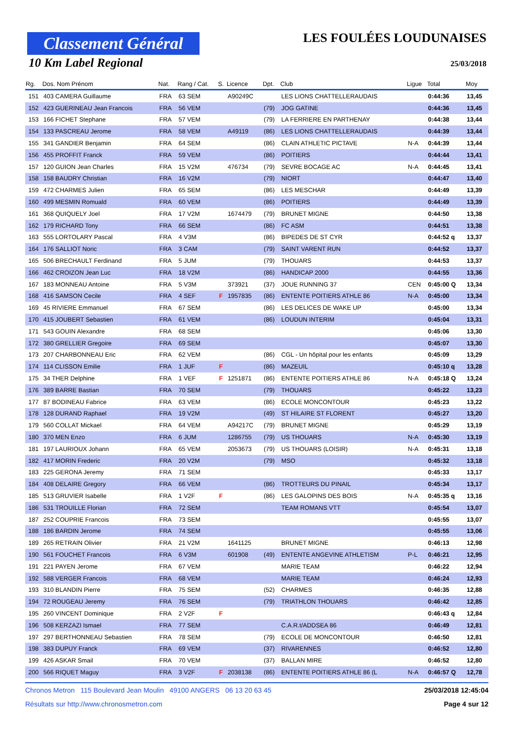Classement Général
10 Km Label Regional
LES FOULÉES LOUDUNAISES
25/03/2018
| Rg. | Dos. Nom Prénom | Nat. | Rang / Cat. | S. | Licence | Dpt. | Club | Ligue | Total | Moy |
| --- | --- | --- | --- | --- | --- | --- | --- | --- | --- | --- |
| 151 | 403 CAMERA Guillaume | FRA | 63 SEM | | A90249C | | LES LIONS CHATTELLERAUDAIS | | 0:44:36 | 13,45 |
| 152 | 423 GUERINEAU Jean Francois | FRA | 56 VEM | | | (79) | JOG GATINE | | 0:44:36 | 13,45 |
| 153 | 166 FICHET Stephane | FRA | 57 VEM | | | (79) | LA FERRIERE EN PARTHENAY | | 0:44:38 | 13,44 |
| 154 | 133 PASCREAU Jerome | FRA | 58 VEM | | A49119 | (86) | LES LIONS CHATTELLERAUDAIS | | 0:44:39 | 13,44 |
| 155 | 341 GANDIER Benjamin | FRA | 64 SEM | | | (86) | CLAIN ATHLETIC PICTAVE | N-A | 0:44:39 | 13,44 |
| 156 | 455 PROFFIT Franck | FRA | 59 VEM | | | (86) | POITIERS | | 0:44:44 | 13,41 |
| 157 | 120 GUION Jean Charles | FRA | 15 V2M | | 476734 | (79) | SEVRE BOCAGE AC | N-A | 0:44:45 | 13,41 |
| 158 | 158 BAUDRY Christian | FRA | 16 V2M | | | (79) | NIORT | | 0:44:47 | 13,40 |
| 159 | 472 CHARMES Julien | FRA | 65 SEM | | | (86) | LES MESCHAR | | 0:44:49 | 13,39 |
| 160 | 499 MESMIN Romuald | FRA | 60 VEM | | | (86) | POITIERS | | 0:44:49 | 13,39 |
| 161 | 368 QUIQUELY Joel | FRA | 17 V2M | | 1674479 | (79) | BRUNET MIGNE | | 0:44:50 | 13,38 |
| 162 | 179 RICHARD Tony | FRA | 66 SEM | | | (86) | FC ASM | | 0:44:51 | 13,38 |
| 163 | 555 LORTOLARY Pascal | FRA | 4 V3M | | | (86) | BIPEDES DE ST CYR | | 0:44:52 q | 13,37 |
| 164 | 176 SALLIOT Noric | FRA | 3 CAM | | | (79) | SAINT VARENT RUN | | 0:44:52 | 13,37 |
| 165 | 506 BRECHAULT Ferdinand | FRA | 5 JUM | | | (79) | THOUARS | | 0:44:53 | 13,37 |
| 166 | 462 CROIZON Jean Luc | FRA | 18 V2M | | | (86) | HANDICAP 2000 | | 0:44:55 | 13,36 |
| 167 | 183 MONNEAU Antoine | FRA | 5 V3M | | 373921 | (37) | JOUE RUNNING 37 | CEN | 0:45:00 Q | 13,34 |
| 168 | 416 SAMSON Cecile | FRA | 4 SEF | F | 1957835 | (86) | ENTENTE POITIERS ATHLE 86 | N-A | 0:45:00 | 13,34 |
| 169 | 45 RIVIERE Emmanuel | FRA | 67 SEM | | | (86) | LES DELICES DE WAKE UP | | 0:45:00 | 13,34 |
| 170 | 415 JOUBERT Sebastien | FRA | 61 VEM | | | (86) | LOUDUN INTERIM | | 0:45:04 | 13,31 |
| 171 | 543 GOUIN Alexandre | FRA | 68 SEM | | | | | | 0:45:06 | 13,30 |
| 172 | 380 GRELLIER Gregoire | FRA | 69 SEM | | | | | | 0:45:07 | 13,30 |
| 173 | 207 CHARBONNEAU Eric | FRA | 62 VEM | | | (86) | CGL - Un hôpital pour les enfants | | 0:45:09 | 13,29 |
| 174 | 114 CLISSON Emilie | FRA | 1 JUF | F | | (86) | MAZEUIL | | 0:45:10 q | 13,28 |
| 175 | 34 THER Delphine | FRA | 1 VEF | F | 1251871 | (86) | ENTENTE POITIERS ATHLE 86 | N-A | 0:45:18 Q | 13,24 |
| 176 | 389 BARRE Bastian | FRA | 70 SEM | | | (79) | THOUARS | | 0:45:22 | 13,23 |
| 177 | 87 BODINEAU Fabrice | FRA | 63 VEM | | | (86) | ECOLE MONCONTOUR | | 0:45:23 | 13,22 |
| 178 | 128 DURAND Raphael | FRA | 19 V2M | | | (49) | ST HILAIRE ST FLORENT | | 0:45:27 | 13,20 |
| 179 | 560 COLLAT Mickael | FRA | 64 VEM | | A94217C | (79) | BRUNET MIGNE | | 0:45:29 | 13,19 |
| 180 | 370 MEN Enzo | FRA | 6 JUM | | 1286755 | (79) | US THOUARS | N-A | 0:45:30 | 13,19 |
| 181 | 197 LAURIOUX Johann | FRA | 65 VEM | | 2053673 | (79) | US THOUARS (LOISIR) | N-A | 0:45:31 | 13,18 |
| 182 | 417 MORIN Frederic | FRA | 20 V2M | | | (79) | MSO | | 0:45:32 | 13,18 |
| 183 | 225 GERONA Jeremy | FRA | 71 SEM | | | | | | 0:45:33 | 13,17 |
| 184 | 408 DELAIRE Gregory | FRA | 66 VEM | | | (86) | TROTTEURS DU PINAIL | | 0:45:34 | 13,17 |
| 185 | 513 GRUVIER Isabelle | FRA | 1 V2F | F | | (86) | LES GALOPINS DES BOIS | N-A | 0:45:35 q | 13,16 |
| 186 | 531 TROUILLE Florian | FRA | 72 SEM | | | | TEAM ROMANS VTT | | 0:45:54 | 13,07 |
| 187 | 252 COUPRIE Francois | FRA | 73 SEM | | | | | | 0:45:55 | 13,07 |
| 188 | 186 BARDIN Jerome | FRA | 74 SEM | | | | | | 0:45:55 | 13,06 |
| 189 | 265 RETRAIN Olivier | FRA | 21 V2M | | 1641125 | | BRUNET MIGNE | | 0:46:13 | 12,98 |
| 190 | 561 FOUCHET Francois | FRA | 6 V3M | | 601908 | (49) | ENTENTE ANGEVINE ATHLETISM | P-L | 0:46:21 | 12,95 |
| 191 | 221 PAYEN Jerome | FRA | 67 VEM | | | | MARIE TEAM | | 0:46:22 | 12,94 |
| 192 | 588 VERGER Francois | FRA | 68 VEM | | | | MARIE TEAM | | 0:46:24 | 12,93 |
| 193 | 310 BLANDIN Pierre | FRA | 75 SEM | | | (52) | CHARMES | | 0:46:35 | 12,88 |
| 194 | 72 ROUGEAU Jeremy | FRA | 76 SEM | | | (79) | TRIATHLON THOUARS | | 0:46:42 | 12,85 |
| 195 | 260 VINCENT Dominique | FRA | 2 V2F | F | | | | | 0:46:43 q | 12,84 |
| 196 | 508 KERZAZI Ismael | FRA | 77 SEM | | | | C.A.R.t/ADDSEA 86 | | 0:46:49 | 12,81 |
| 197 | 297 BERTHONNEAU Sebastien | FRA | 78 SEM | | | (79) | ECOLE DE MONCONTOUR | | 0:46:50 | 12,81 |
| 198 | 383 DUPUY Franck | FRA | 69 VEM | | | (37) | RIVARENNES | | 0:46:52 | 12,80 |
| 199 | 426 ASKAR Smail | FRA | 70 VEM | | | (37) | BALLAN MIRE | | 0:46:52 | 12,80 |
| 200 | 566 RIQUET Maguy | FRA | 3 V2F | F | 2038138 | (86) | ENTENTE POITIERS ATHLE 86 (L | N-A | 0:46:57 Q | 12,78 |
Chronos Metron 115 Boulevard Jean Moulin 49100 ANGERS 06 13 20 63 45 25/03/2018 12:45:04
Résultats sur http://www.chronosmetron.com Page 4 sur 12